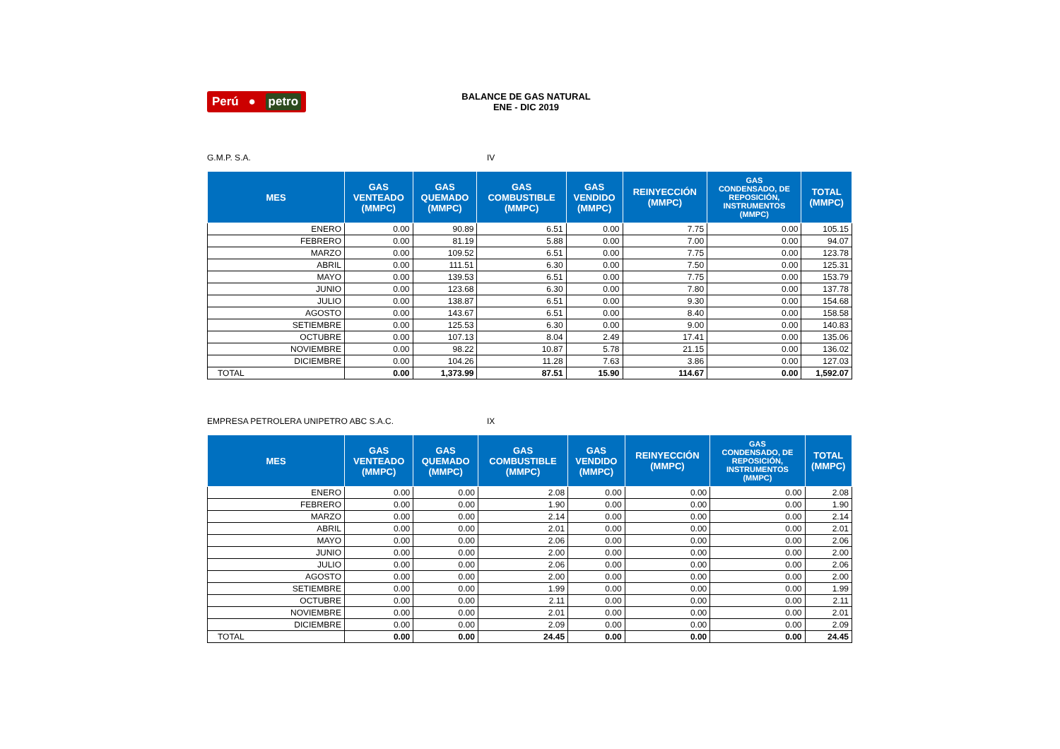Perú ● petro
BALANCE DE GAS NATURAL
ENE - DIC 2019
G.M.P. S.A. IV
| MES | GAS VENTEADO (MMPC) | GAS QUEMADO (MMPC) | GAS COMBUSTIBLE (MMPC) | GAS VENDIDO (MMPC) | REINYECCIÓN (MMPC) | GAS CONDENSADO, DE REPOSICIÓN, INSTRUMENTOS (MMPC) | TOTAL (MMPC) |
| --- | --- | --- | --- | --- | --- | --- | --- |
| ENERO | 0.00 | 90.89 | 6.51 | 0.00 | 7.75 | 0.00 | 105.15 |
| FEBRERO | 0.00 | 81.19 | 5.88 | 0.00 | 7.00 | 0.00 | 94.07 |
| MARZO | 0.00 | 109.52 | 6.51 | 0.00 | 7.75 | 0.00 | 123.78 |
| ABRIL | 0.00 | 111.51 | 6.30 | 0.00 | 7.50 | 0.00 | 125.31 |
| MAYO | 0.00 | 139.53 | 6.51 | 0.00 | 7.75 | 0.00 | 153.79 |
| JUNIO | 0.00 | 123.68 | 6.30 | 0.00 | 7.80 | 0.00 | 137.78 |
| JULIO | 0.00 | 138.87 | 6.51 | 0.00 | 9.30 | 0.00 | 154.68 |
| AGOSTO | 0.00 | 143.67 | 6.51 | 0.00 | 8.40 | 0.00 | 158.58 |
| SETIEMBRE | 0.00 | 125.53 | 6.30 | 0.00 | 9.00 | 0.00 | 140.83 |
| OCTUBRE | 0.00 | 107.13 | 8.04 | 2.49 | 17.41 | 0.00 | 135.06 |
| NOVIEMBRE | 0.00 | 98.22 | 10.87 | 5.78 | 21.15 | 0.00 | 136.02 |
| DICIEMBRE | 0.00 | 104.26 | 11.28 | 7.63 | 3.86 | 0.00 | 127.03 |
| TOTAL | 0.00 | 1,373.99 | 87.51 | 15.90 | 114.67 | 0.00 | 1,592.07 |
EMPRESA PETROLERA UNIPETRO ABC S.A.C. IX
| MES | GAS VENTEADO (MMPC) | GAS QUEMADO (MMPC) | GAS COMBUSTIBLE (MMPC) | GAS VENDIDO (MMPC) | REINYECCIÓN (MMPC) | GAS CONDENSADO, DE REPOSICIÓN, INSTRUMENTOS (MMPC) | TOTAL (MMPC) |
| --- | --- | --- | --- | --- | --- | --- | --- |
| ENERO | 0.00 | 0.00 | 2.08 | 0.00 | 0.00 | 0.00 | 2.08 |
| FEBRERO | 0.00 | 0.00 | 1.90 | 0.00 | 0.00 | 0.00 | 1.90 |
| MARZO | 0.00 | 0.00 | 2.14 | 0.00 | 0.00 | 0.00 | 2.14 |
| ABRIL | 0.00 | 0.00 | 2.01 | 0.00 | 0.00 | 0.00 | 2.01 |
| MAYO | 0.00 | 0.00 | 2.06 | 0.00 | 0.00 | 0.00 | 2.06 |
| JUNIO | 0.00 | 0.00 | 2.00 | 0.00 | 0.00 | 0.00 | 2.00 |
| JULIO | 0.00 | 0.00 | 2.06 | 0.00 | 0.00 | 0.00 | 2.06 |
| AGOSTO | 0.00 | 0.00 | 2.00 | 0.00 | 0.00 | 0.00 | 2.00 |
| SETIEMBRE | 0.00 | 0.00 | 1.99 | 0.00 | 0.00 | 0.00 | 1.99 |
| OCTUBRE | 0.00 | 0.00 | 2.11 | 0.00 | 0.00 | 0.00 | 2.11 |
| NOVIEMBRE | 0.00 | 0.00 | 2.01 | 0.00 | 0.00 | 0.00 | 2.01 |
| DICIEMBRE | 0.00 | 0.00 | 2.09 | 0.00 | 0.00 | 0.00 | 2.09 |
| TOTAL | 0.00 | 0.00 | 24.45 | 0.00 | 0.00 | 0.00 | 24.45 |